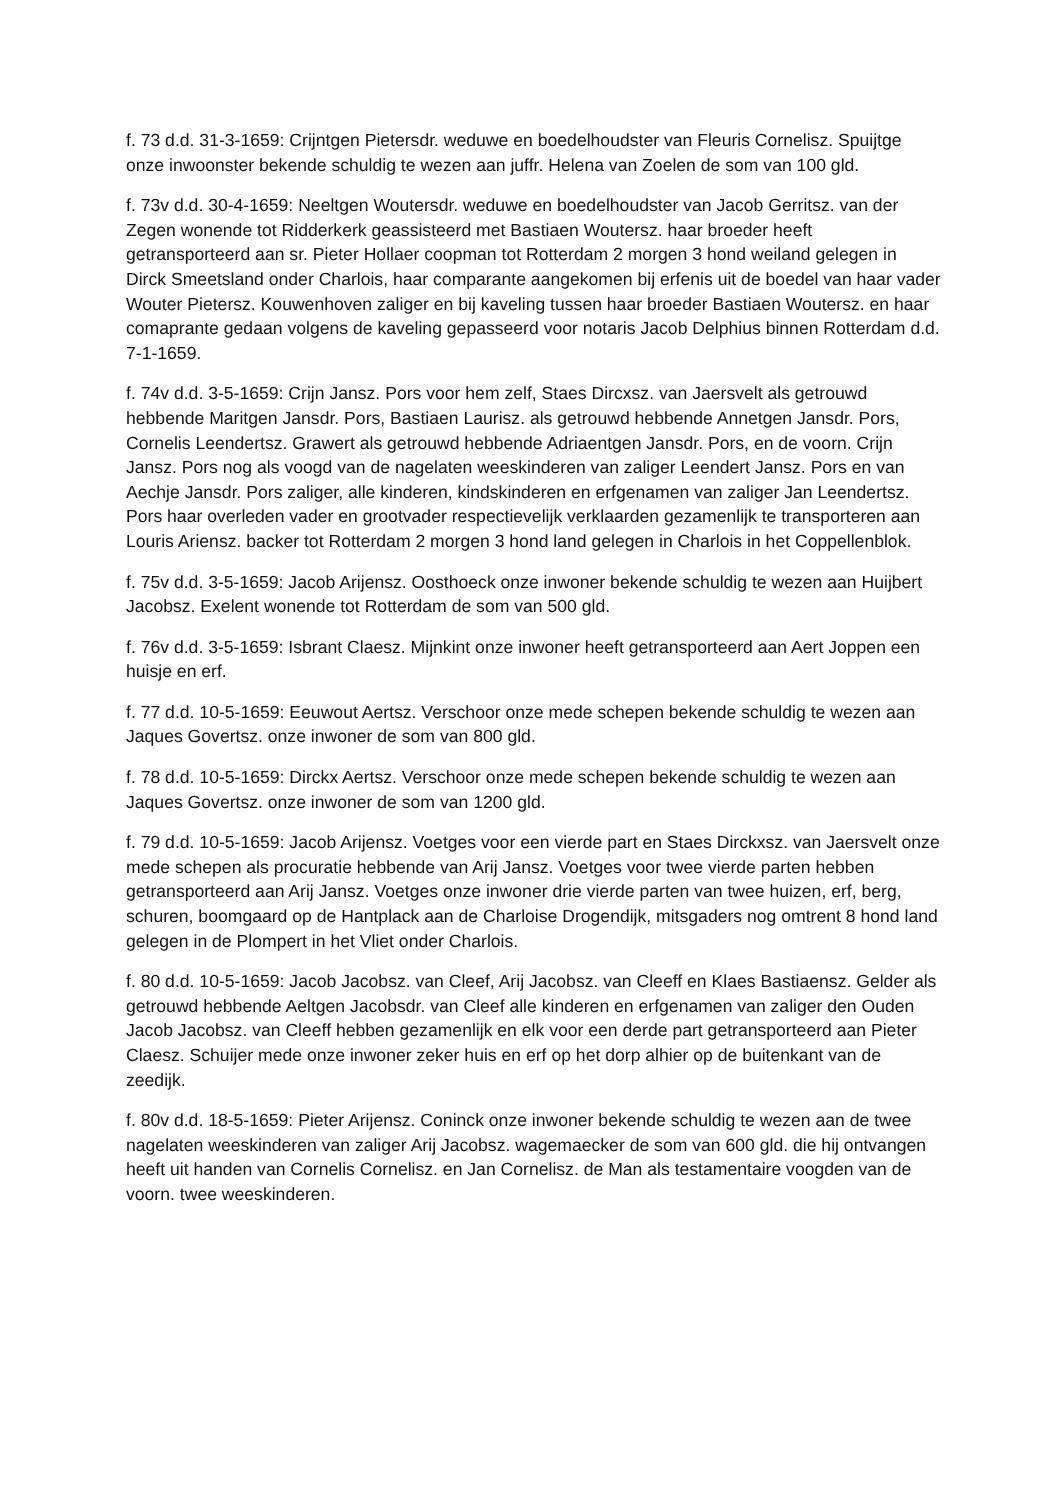f. 73 d.d. 31-3-1659: Crijntgen Pietersdr. weduwe en boedelhoudster van Fleuris Cornelisz. Spuijtge onze inwoonster bekende schuldig te wezen aan juffr. Helena van Zoelen de som van 100 gld.
f. 73v d.d. 30-4-1659: Neeltgen Woutersdr. weduwe en boedelhoudster van Jacob Gerritsz. van der Zegen wonende tot Ridderkerk geassisteerd met Bastiaen Woutersz. haar broeder heeft getransporteerd aan sr. Pieter Hollaer coopman tot Rotterdam 2 morgen 3 hond weiland gelegen in Dirck Smeetsland onder Charlois, haar comparante aangekomen bij erfenis uit de boedel van haar vader Wouter Pietersz. Kouwenhoven zaliger en bij kaveling tussen haar broeder Bastiaen Woutersz. en haar comaprante gedaan volgens de kaveling gepasseerd voor notaris Jacob Delphius binnen Rotterdam d.d. 7-1-1659.
f. 74v d.d. 3-5-1659: Crijn Jansz. Pors voor hem zelf, Staes Dircxsz. van Jaersvelt als getrouwd hebbende Maritgen Jansdr. Pors, Bastiaen Laurisz. als getrouwd hebbende Annetgen Jansdr. Pors, Cornelis Leendertsz. Grawert als getrouwd hebbende Adriaentgen Jansdr. Pors, en de voorn. Crijn Jansz. Pors nog als voogd van de nagelaten weeskinderen van zaliger Leendert Jansz. Pors en van Aechje Jansdr. Pors zaliger, alle kinderen, kindskinderen en erfgenamen van zaliger Jan Leendertsz. Pors haar overleden vader en grootvader respectievelijk verklaarden gezamenlijk te transporteren aan Louris Ariensz. backer tot Rotterdam 2 morgen 3 hond land gelegen in Charlois in het Coppellenblok.
f. 75v d.d. 3-5-1659: Jacob Arijensz. Oosthoeck onze inwoner bekende schuldig te wezen aan Huijbert Jacobsz. Exelent wonende tot Rotterdam de som van 500 gld.
f. 76v d.d. 3-5-1659: Isbrant Claesz. Mijnkint onze inwoner heeft getransporteerd aan Aert Joppen een huisje en erf.
f. 77 d.d. 10-5-1659: Eeuwout Aertsz. Verschoor onze mede schepen bekende schuldig te wezen aan Jaques Govertsz. onze inwoner de som van 800 gld.
f. 78 d.d. 10-5-1659: Dirckx Aertsz. Verschoor onze mede schepen bekende schuldig te wezen aan Jaques Govertsz. onze inwoner de som van 1200 gld.
f. 79 d.d. 10-5-1659: Jacob Arijensz. Voetges voor een vierde part en Staes Dirckxsz. van Jaersvelt onze mede schepen als procuratie hebbende van Arij Jansz. Voetges voor twee vierde parten hebben getransporteerd aan Arij Jansz. Voetges onze inwoner drie vierde parten van twee huizen, erf, berg, schuren, boomgaard op de Hantplack aan de Charloise Drogendijk, mitsgaders nog omtrent 8 hond land gelegen in de Plompert in het Vliet onder Charlois.
f. 80 d.d. 10-5-1659: Jacob Jacobsz. van Cleef, Arij Jacobsz. van Cleeff en Klaes Bastiaensz. Gelder als getrouwd hebbende Aeltgen Jacobsdr. van Cleef alle kinderen en erfgenamen van zaliger den Ouden Jacob Jacobsz. van Cleeff hebben gezamenlijk en elk voor een derde part getransporteerd aan Pieter Claesz. Schuijer mede onze inwoner zeker huis en erf op het dorp alhier op de buitenkant van de zeedijk.
f. 80v d.d. 18-5-1659: Pieter Arijensz. Coninck onze inwoner bekende schuldig te wezen aan de twee nagelaten weeskinderen van zaliger Arij Jacobsz. wagemaecker de som van 600 gld. die hij ontvangen heeft uit handen van Cornelis Cornelisz. en Jan Cornelisz. de Man als testamentaire voogden van de voorn. twee weeskinderen.